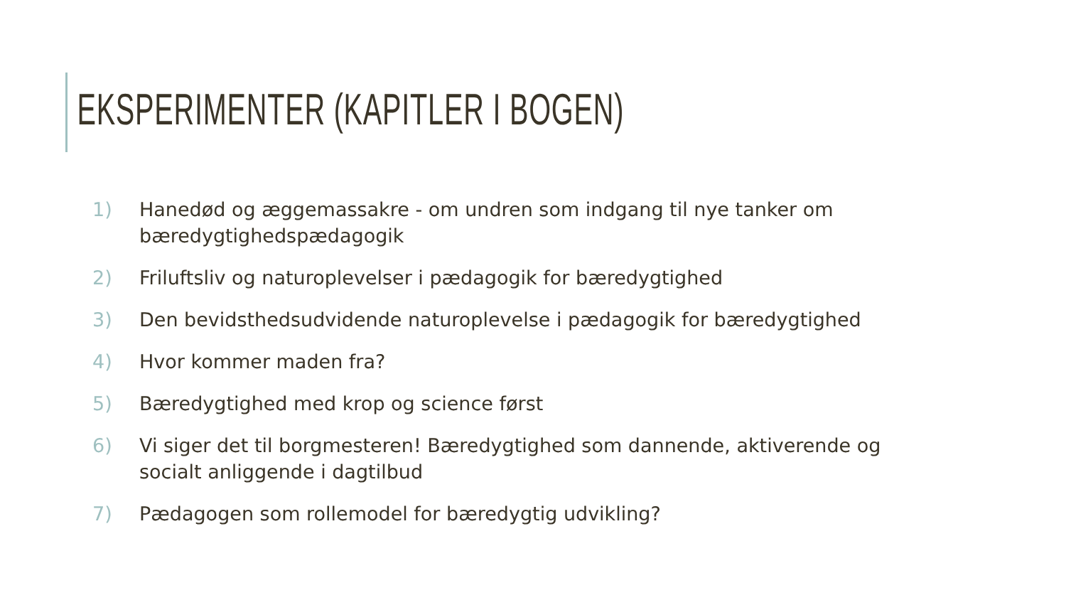EKSPERIMENTER (KAPITLER I BOGEN)
1) Hanedød og æggemassakre - om undren som indgang til nye tanker om bæredygtighedspædagogik
2) Friluftsliv og naturoplevelser i pædagogik for bæredygtighed
3) Den bevidsthedsudvidende naturoplevelse i pædagogik for bæredygtighed
4) Hvor kommer maden fra?
5) Bæredygtighed med krop og science først
6) Vi siger det til borgmesteren! Bæredygtighed som dannende, aktiverende og socialt anliggende i dagtilbud
7) Pædagogen som rollemodel for bæredygtig udvikling?